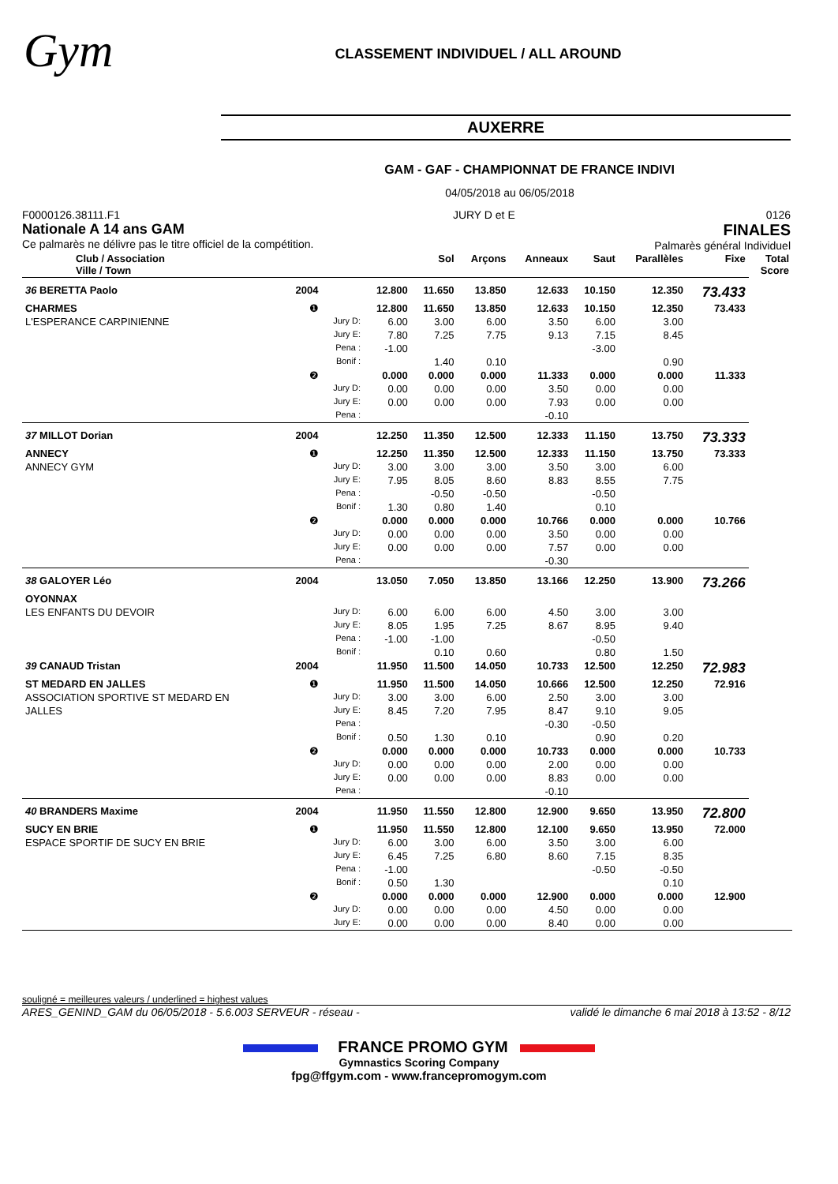Gym
CLASSEMENT INDIVIDUEL / ALL AROUND
AUXERRE
GAM - GAF - CHAMPIONNAT DE FRANCE INDIVI
04/05/2018 au 06/05/2018
F0000126.38111.F1
Nationale A 14 ans GAM
Ce palmarès ne délivre pas le titre officiel de la compétition.
JURY D et E 0126
FINALES
Palmarès général Individuel
| Club / Association Ville / Town | | | | Sol | Arçons | Anneaux | Saut | Parallèles | Fixe | Total Score |
| --- | --- | --- | --- | --- | --- | --- | --- | --- | --- | --- |
| 36 BERETTA Paolo | 2004 | | 12.800 | 11.650 | 13.850 | 12.633 | 10.150 | 12.350 | 73.433 | |
| CHARMES | ❶ | | 12.800 | 11.650 | 13.850 | 12.633 | 10.150 | 12.350 | 73.433 | |
| L'ESPERANCE CARPINIENNE | | Jury D: | 6.00 | 3.00 | 6.00 | 3.50 | 6.00 | 3.00 | | |
| | | Jury E: | 7.80 | 7.25 | 7.75 | 9.13 | 7.15 | 8.45 | | |
| | | Pena : | -1.00 | | | | -3.00 | | | |
| | | Bonif : | | 1.40 | 0.10 | | | 0.90 | | |
| | ❷ | | 0.000 | 0.000 | 0.000 | 11.333 | 0.000 | 0.000 | 11.333 | |
| | | Jury D: | 0.00 | 0.00 | 0.00 | 3.50 | 0.00 | 0.00 | | |
| | | Jury E: | 0.00 | 0.00 | 0.00 | 7.93 | 0.00 | 0.00 | | |
| | | Pena : | | | | -0.10 | | | | |
| 37 MILLOT Dorian | 2004 | | 12.250 | 11.350 | 12.500 | 12.333 | 11.150 | 13.750 | 73.333 | |
| ANNECY | ❶ | | 12.250 | 11.350 | 12.500 | 12.333 | 11.150 | 13.750 | 73.333 | |
| ANNECY GYM | | Jury D: | 3.00 | 3.00 | 3.00 | 3.50 | 3.00 | 6.00 | | |
| | | Jury E: | 7.95 | 8.05 | 8.60 | 8.83 | 8.55 | 7.75 | | |
| | | Pena : | | -0.50 | -0.50 | | -0.50 | | | |
| | | Bonif : | 1.30 | 0.80 | 1.40 | | 0.10 | | | |
| | ❷ | | 0.000 | 0.000 | 0.000 | 10.766 | 0.000 | 0.000 | 10.766 | |
| | | Jury D: | 0.00 | 0.00 | 0.00 | 3.50 | 0.00 | 0.00 | | |
| | | Jury E: | 0.00 | 0.00 | 0.00 | 7.57 | 0.00 | 0.00 | | |
| | | Pena : | | | | -0.30 | | | | |
| 38 GALOYER Léo | 2004 | | 13.050 | 7.050 | 13.850 | 13.166 | 12.250 | 13.900 | 73.266 | |
| OYONNAX | | | | | | | | | | |
| LES ENFANTS DU DEVOIR | | Jury D: | 6.00 | 6.00 | 6.00 | 4.50 | 3.00 | 3.00 | | |
| | | Jury E: | 8.05 | 1.95 | 7.25 | 8.67 | 8.95 | 9.40 | | |
| | | Pena : | -1.00 | -1.00 | | | -0.50 | | | |
| | | Bonif : | | 0.10 | 0.60 | | 0.80 | 1.50 | | |
| 39 CANAUD Tristan | 2004 | | 11.950 | 11.500 | 14.050 | 10.733 | 12.500 | 12.250 | 72.983 | |
| ST MEDARD EN JALLES | ❶ | | 11.950 | 11.500 | 14.050 | 10.666 | 12.500 | 12.250 | 72.916 | |
| ASSOCIATION SPORTIVE ST MEDARD EN | | Jury D: | 3.00 | 3.00 | 6.00 | 2.50 | 3.00 | 3.00 | | |
| JALLES | | Jury E: | 8.45 | 7.20 | 7.95 | 8.47 | 9.10 | 9.05 | | |
| | | Pena : | | | | -0.30 | -0.50 | | | |
| | | Bonif : | 0.50 | 1.30 | 0.10 | | 0.90 | 0.20 | | |
| | ❷ | | 0.000 | 0.000 | 0.000 | 10.733 | 0.000 | 0.000 | 10.733 | |
| | | Jury D: | 0.00 | 0.00 | 0.00 | 2.00 | 0.00 | 0.00 | | |
| | | Jury E: | 0.00 | 0.00 | 0.00 | 8.83 | 0.00 | 0.00 | | |
| | | Pena : | | | | -0.10 | | | | |
| 40 BRANDERS Maxime | 2004 | | 11.950 | 11.550 | 12.800 | 12.900 | 9.650 | 13.950 | 72.800 | |
| SUCY EN BRIE | ❶ | | 11.950 | 11.550 | 12.800 | 12.100 | 9.650 | 13.950 | 72.000 | |
| ESPACE SPORTIF DE SUCY EN BRIE | | Jury D: | 6.00 | 3.00 | 6.00 | 3.50 | 3.00 | 6.00 | | |
| | | Jury E: | 6.45 | 7.25 | 6.80 | 8.60 | 7.15 | 8.35 | | |
| | | Pena : | -1.00 | | | | -0.50 | -0.50 | | |
| | | Bonif : | 0.50 | 1.30 | | | | 0.10 | | |
| | ❷ | | 0.000 | 0.000 | 0.000 | 12.900 | 0.000 | 0.000 | 12.900 | |
| | | Jury D: | 0.00 | 0.00 | 0.00 | 4.50 | 0.00 | 0.00 | | |
| | | Jury E: | 0.00 | 0.00 | 0.00 | 8.40 | 0.00 | 0.00 | | |
souligné = meilleures valeurs / underlined = highest values
ARES_GENIND_GAM du 06/05/2018 - 5.6.003 SERVEUR - réseau - validé le dimanche 6 mai 2018 à 13:52 - 8/12
FRANCE PROMO GYM
Gymnastics Scoring Company
fpg@ffgym.com - www.francepromogym.com